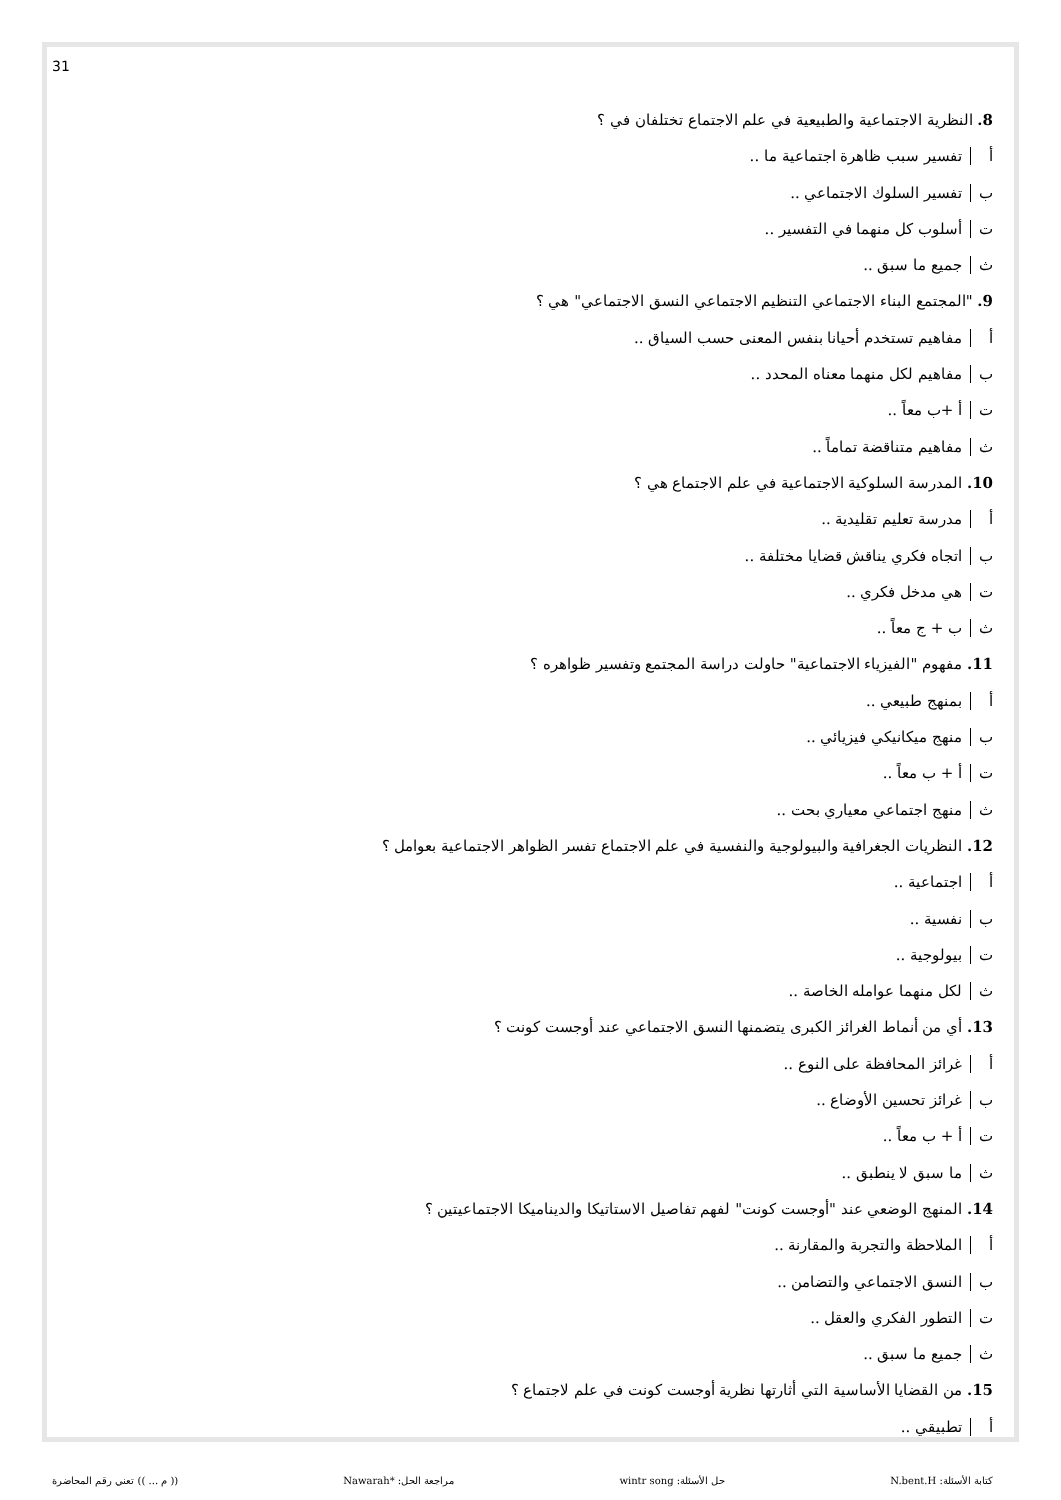31
8. النظرية الاجتماعية والطبيعية في علم الاجتماع تختلفان في ؟
أ تفسير سبب ظاهرة اجتماعية ما ..
ب تفسير السلوك الاجتماعي ..
ت أسلوب كل منهما في التفسير ..
ث جميع ما سبق ..
9. "المجتمع البناء الاجتماعي التنظيم الاجتماعي النسق الاجتماعي" هي ؟
أ مفاهيم تستخدم أحيانا بنفس المعنى حسب السياق ..
ب مفاهيم لكل منهما معناه المحدد ..
ت أ +ب معاً ..
ث مفاهيم متناقضة تماماً ..
10. المدرسة السلوكية الاجتماعية في علم الاجتماع هي ؟
أ مدرسة تعليم تقليدية ..
ب اتجاه فكري يناقش قضايا مختلفة ..
ت هي مدخل فكري ..
ث ب + ج معاً ..
11. مفهوم "الفيزياء الاجتماعية" حاولت دراسة المجتمع وتفسير ظواهره ؟
أ بمنهج طبيعي ..
ب منهج ميكانيكي فيزيائي ..
ت أ + ب معاً ..
ث منهج اجتماعي معياري بحت ..
12. النظريات الجغرافية والبيولوجية والنفسية في علم الاجتماع تفسر الظواهر الاجتماعية بعوامل ؟
أ اجتماعية ..
ب نفسية ..
ت بيولوجية ..
ث لكل منهما عوامله الخاصة ..
13. أي من أنماط الغرائز الكبرى يتضمنها النسق الاجتماعي عند أوجست كونت ؟
أ غرائز المحافظة على النوع ..
ب غرائز تحسين الأوضاع ..
ت أ + ب معاً ..
ث ما سبق لا ينطبق ..
14. المنهج الوضعي عند "أوجست كونت" لفهم تفاصيل الاستاتيكا والديناميكا الاجتماعيتين ؟
أ الملاحظة والتجربة والمقارنة ..
ب النسق الاجتماعي والتضامن ..
ت التطور الفكري والعقل ..
ث جميع ما سبق ..
15. من القضايا الأساسية التي أثارتها نظرية أوجست كونت في علم لاجتماع ؟
أ تطبيقي ..
كتابة الأسئلة: N.bent.H حل الأسئلة: wintr song مراجعة الحل: *Nawarah (( م ... )) تعني رقم المحاضرة